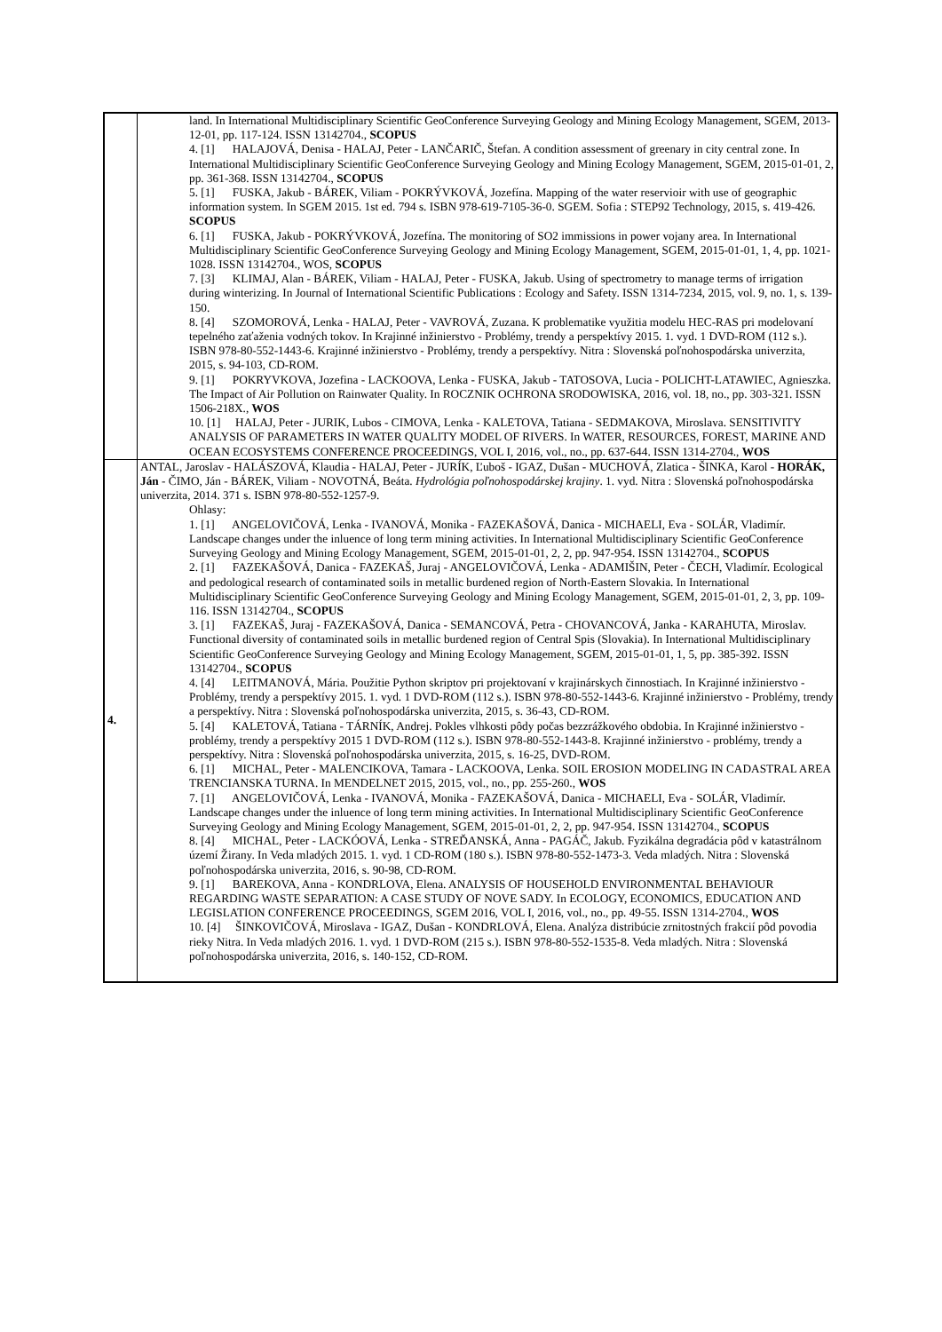| | land. In International Multidisciplinary Scientific GeoConference Surveying Geology and Mining Ecology Management, SGEM, 2013-12-01, pp. 117-124. ISSN 13142704., SCOPUS 4. [1] HALAJOVÁ, Denisa - HALAJ, Peter - LANČARIČ, Štefan. A condition assessment of greenary in city central zone. In International Multidisciplinary Scientific GeoConference Surveying Geology and Mining Ecology Management, SGEM, 2015-01-01, 2, pp. 361-368. ISSN 13142704., SCOPUS 5. [1] FUSKA, Jakub - BÁREK, Viliam - POKRÝVKOVÁ, Jozefína. Mapping of the water reservioir with use of geographic information system. In SGEM 2015. 1st ed. 794 s. ISBN 978-619-7105-36-0. SGEM. Sofia : STEP92 Technology, 2015, s. 419-426. SCOPUS 6. [1] FUSKA, Jakub - POKRÝVKOVÁ, Jozefína. The monitoring of SO2 immissions in power vojany area. In International Multidisciplinary Scientific GeoConference Surveying Geology and Mining Ecology Management, SGEM, 2015-01-01, 1, 4, pp. 1021-1028. ISSN 13142704., WOS, SCOPUS 7. [3] KLIMAJ, Alan - BÁREK, Viliam - HALAJ, Peter - FUSKA, Jakub. Using of spectrometry to manage terms of irrigation during winterizing. In Journal of International Scientific Publications : Ecology and Safety. ISSN 1314-7234, 2015, vol. 9, no. 1, s. 139-150. 8. [4] SZOMOROVÁ, Lenka - HALAJ, Peter - VAVROVÁ, Zuzana. K problematike využitia modelu HEC-RAS pri modelovaní tepelného zaťaženia vodných tokov. In Krajinné inžinierstvo - Problémy, trendy a perspektívy 2015. 1. vyd. 1 DVD-ROM (112 s.). ISBN 978-80-552-1443-6. Krajinné inžinierstvo - Problémy, trendy a perspektívy. Nitra : Slovenská poľnohospodárska univerzita, 2015, s. 94-103, CD-ROM. 9. [1] POKRYVKOVA, Jozefina - LACKOOVA, Lenka - FUSKA, Jakub - TATOSOVA, Lucia - POLICHT-LATAWIEC, Agnieszka. The Impact of Air Pollution on Rainwater Quality. In ROCZNIK OCHRONA SRODOWISKA, 2016, vol. 18, no., pp. 303-321. ISSN 1506-218X., WOS 10. [1] HALAJ, Peter - JURIK, Lubos - CIMOVA, Lenka - KALETOVA, Tatiana - SEDMAKOVA, Miroslava. SENSITIVITY ANALYSIS OF PARAMETERS IN WATER QUALITY MODEL OF RIVERS. In WATER, RESOURCES, FOREST, MARINE AND OCEAN ECOSYSTEMS CONFERENCE PROCEEDINGS, VOL I, 2016, vol., no., pp. 637-644. ISSN 1314-2704., WOS |
| 4. | ANTAL, Jaroslav - HALÁSZOVÁ, Klaudia - HALAJ, Peter - JURÍK, Ľuboš - IGAZ, Dušan - MUCHOVÁ, Zlatica - ŠINKA, Karol - HORÁK, Ján - ČIMO, Ján - BÁREK, Viliam - NOVOTNÁ, Beáta. Hydrológia poľnohospodárskej krajiny . 1. vyd. Nitra : Slovenská poľnohospodárska univerzita, 2014. 371 s. ISBN 978-80-552-1257-9. Ohlasy: 1. [1] ANGELOVIČOVÁ, Lenka - IVANOVÁ, Monika - FAZEKAŠOVÁ, Danica - MICHAELI, Eva - SOLÁR, Vladimír. Landscape changes under the inluence of long term mining activities. In International Multidisciplinary Scientific GeoConference Surveying Geology and Mining Ecology Management, SGEM, 2015-01-01, 2, 2, pp. 947-954. ISSN 13142704., SCOPUS 2. [1] FAZEKAŠOVÁ, Danica - FAZEKAŠ, Juraj - ANGELOVIČOVÁ, Lenka - ADAMIŠIN, Peter - ČECH, Vladimír. Ecological and pedological research of contaminated soils in metallic burdened region of North-Eastern Slovakia. In International Multidisciplinary Scientific GeoConference Surveying Geology and Mining Ecology Management, SGEM, 2015-01-01, 2, 3, pp. 109-116. ISSN 13142704., SCOPUS 3. [1] FAZEKAŠ, Juraj - FAZEKAŠOVÁ, Danica - SEMANCOVÁ, Petra - CHOVANCOVÁ, Janka - KARAHUTA, Miroslav. Functional diversity of contaminated soils in metallic burdened region of Central Spis (Slovakia). In International Multidisciplinary Scientific GeoConference Surveying Geology and Mining Ecology Management, SGEM, 2015-01-01, 1, 5, pp. 385-392. ISSN 13142704., SCOPUS 4. [4] LEITMANOVÁ, Mária. Použitie Python skriptov pri projektovaní v krajinárskych činnostiach. In Krajinné inžinierstvo - Problémy, trendy a perspektívy 2015. 1. vyd. 1 DVD-ROM (112 s.). ISBN 978-80-552-1443-6. Krajinné inžinierstvo - Problémy, trendy a perspektívy. Nitra : Slovenská poľnohospodárska univerzita, 2015, s. 36-43, CD-ROM. 5. [4] KALETOVÁ, Tatiana - TÁRNÍK, Andrej. Pokles vlhkosti pôdy počas bezzrážkového obdobia. In Krajinné inžinierstvo - problémy, trendy a perspektívy 2015 1 DVD-ROM (112 s.). ISBN 978-80-552-1443-8. Krajinné inžinierstvo - problémy, trendy a perspektívy. Nitra : Slovenská poľnohospodárska univerzita, 2015, s. 16-25, DVD-ROM. 6. [1] MICHAL, Peter - MALENCIKOVA, Tamara - LACKOOVA, Lenka. SOIL EROSION MODELING IN CADASTRAL AREA TRENCIANSKA TURNA. In MENDELNET 2015, 2015, vol., no., pp. 255-260., WOS 7. [1] ANGELOVIČOVÁ, Lenka - IVANOVÁ, Monika - FAZEKAŠOVÁ, Danica - MICHAELI, Eva - SOLÁR, Vladimír. Landscape changes under the inluence of long term mining activities. In International Multidisciplinary Scientific GeoConference Surveying Geology and Mining Ecology Management, SGEM, 2015-01-01, 2, 2, pp. 947-954. ISSN 13142704., SCOPUS 8. [4] MICHAL, Peter - LACKÓOVÁ, Lenka - STREĎANSKÁ, Anna - PAGÁČ, Jakub. Fyzikálna degradácia pôd v katastrálnom území Žirany. In Veda mladých 2015. 1. vyd. 1 CD-ROM (180 s.). ISBN 978-80-552-1473-3. Veda mladých. Nitra : Slovenská poľnohospodárska univerzita, 2016, s. 90-98, CD-ROM. 9. [1] BAREKOVA, Anna - KONDRLOVA, Elena. ANALYSIS OF HOUSEHOLD ENVIRONMENTAL BEHAVIOUR REGARDING WASTE SEPARATION: A CASE STUDY OF NOVE SADY. In ECOLOGY, ECONOMICS, EDUCATION AND LEGISLATION CONFERENCE PROCEEDINGS, SGEM 2016, VOL I, 2016, vol., no., pp. 49-55. ISSN 1314-2704., WOS 10. [4] ŠINKOVIČOVÁ, Miroslava - IGAZ, Dušan - KONDRLOVÁ, Elena. Analýza distribúcie zrnitostných frakcií pôd povodia rieky Nitra. In Veda mladých 2016. 1. vyd. 1 DVD-ROM (215 s.). ISBN 978-80-552-1535-8. Veda mladých. Nitra : Slovenská poľnohospodárska univerzita, 2016, s. 140-152, CD-ROM. |